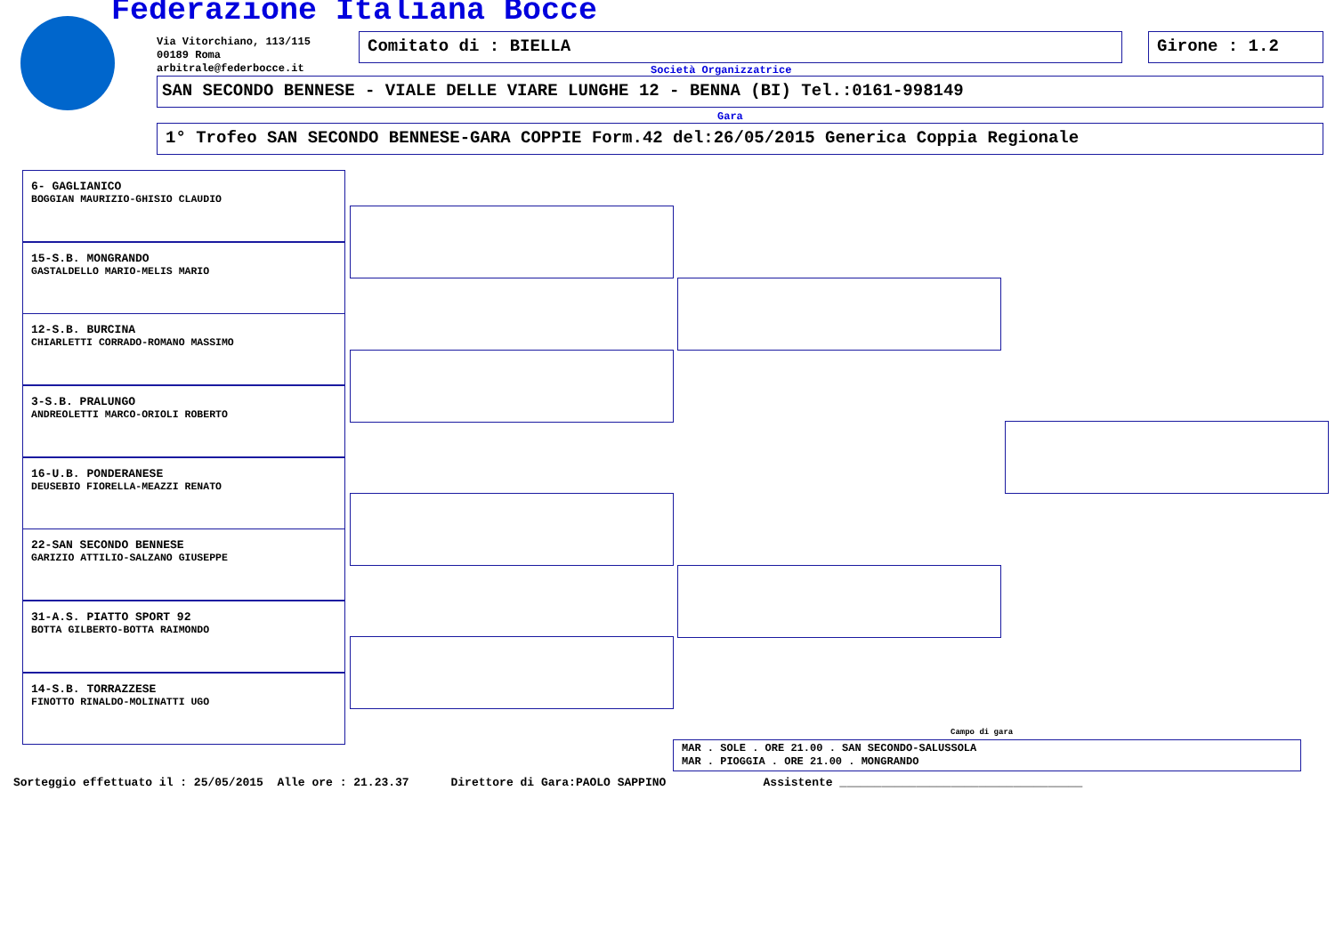Federazione Italiana Bocce
Via Vitorchiano, 113/115
00189 Roma
arbitrale@federbocce.it
Comitato di : BIELLA Girone : 1.2
Società Organizzatrice
SAN SECONDO BENNESE - VIALE DELLE VIARE LUNGHE 12 - BENNA (BI) Tel.:0161-998149
Gara
1° Trofeo SAN SECONDO BENNESE-GARA COPPIE Form.42 del:26/05/2015 Generica Coppia Regionale
6- GAGLIANICO
BOGGIAN MAURIZIO-GHISIO CLAUDIO
15-S.B. MONGRANDO
GASTALDELLO MARIO-MELIS MARIO
12-S.B. BURCINA
CHIARLETTI CORRADO-ROMANO MASSIMO
3-S.B. PRALUNGO
ANDREOLETTI MARCO-ORIOLI ROBERTO
16-U.B. PONDERANESE
DEUSEBIO FIORELLA-MEAZZI RENATO
22-SAN SECONDO BENNESE
GARIZIO ATTILIO-SALZANO GIUSEPPE
31-A.S. PIATTO SPORT 92
BOTTA GILBERTO-BOTTA RAIMONDO
14-S.B. TORRAZZESE
FINOTTO RINALDO-MOLINATTI UGO
Campo di gara
MAR . SOLE . ORE 21.00 . SAN SECONDO-SALUSSOLA
MAR . PIOGGIA . ORE 21.00 . MONGRANDO
Sorteggio effettuato il : 25/05/2015 Alle ore : 21.23.37 Direttore di Gara:PAOLO SAPPINO Assistente ___________________________________